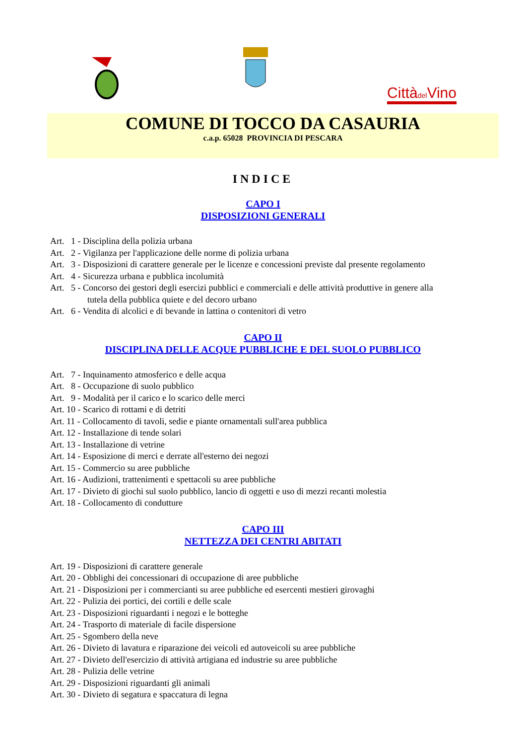Cittàdel Vino
COMUNE DI TOCCO DA CASAURIA
c.a.p. 65028 PROVINCIA DI PESCARA
INDICE
CAPO I
DISPOSIZIONI GENERALI
Art. 1 - Disciplina della polizia urbana
Art. 2 - Vigilanza per l'applicazione delle norme di polizia urbana
Art. 3 - Disposizioni di carattere generale per le licenze e concessioni previste dal presente regolamento
Art. 4 - Sicurezza urbana e pubblica incolumità
Art. 5 - Concorso dei gestori degli esercizi pubblici e commerciali e delle attività produttive in genere alla
tutela della pubblica quiete e del decoro urbano
Art. 6 - Vendita di alcolici e di bevande in lattina o contenitori di vetro
CAPO II
DISCIPLINA DELLE ACQUE PUBBLICHE E DEL SUOLO PUBBLICO
Art. 7 - Inquinamento atmosferico e delle acqua
Art. 8 - Occupazione di suolo pubblico
Art. 9 - Modalità per il carico e lo scarico delle merci
Art. 10 - Scarico di rottami e di detriti
Art. 11 - Collocamento di tavoli, sedie e piante ornamentali sull'area pubblica
Art. 12 - Installazione di tende solari
Art. 13 - Installazione di vetrine
Art. 14 - Esposizione di merci e derrate all'esterno dei negozi
Art. 15 - Commercio su aree pubbliche
Art. 16 - Audizioni, trattenimenti e spettacoli su aree pubbliche
Art. 17 - Divieto di giochi sul suolo pubblico, lancio di oggetti e uso di mezzi recanti molestia
Art. 18 - Collocamento di condutture
CAPO III
NETTEZZA DEI CENTRI ABITATI
Art. 19 - Disposizioni di carattere generale
Art. 20 - Obblighi dei concessionari di occupazione di aree pubbliche
Art. 21 - Disposizioni per i commercianti su aree pubbliche ed esercenti mestieri girovaghi
Art. 22 - Pulizia dei portici, dei cortili e delle scale
Art. 23 - Disposizioni riguardanti i negozi e le botteghe
Art. 24 - Trasporto di materiale di facile dispersione
Art. 25 - Sgombero della neve
Art. 26 - Divieto di lavatura e riparazione dei veicoli ed autoveicoli su aree pubbliche
Art. 27 - Divieto dell'esercizio di attività artigiana ed industrie su aree pubbliche
Art. 28 - Pulizia delle vetrine
Art. 29 - Disposizioni riguardanti gli animali
Art. 30 - Divieto di segatura e spaccatura di legna